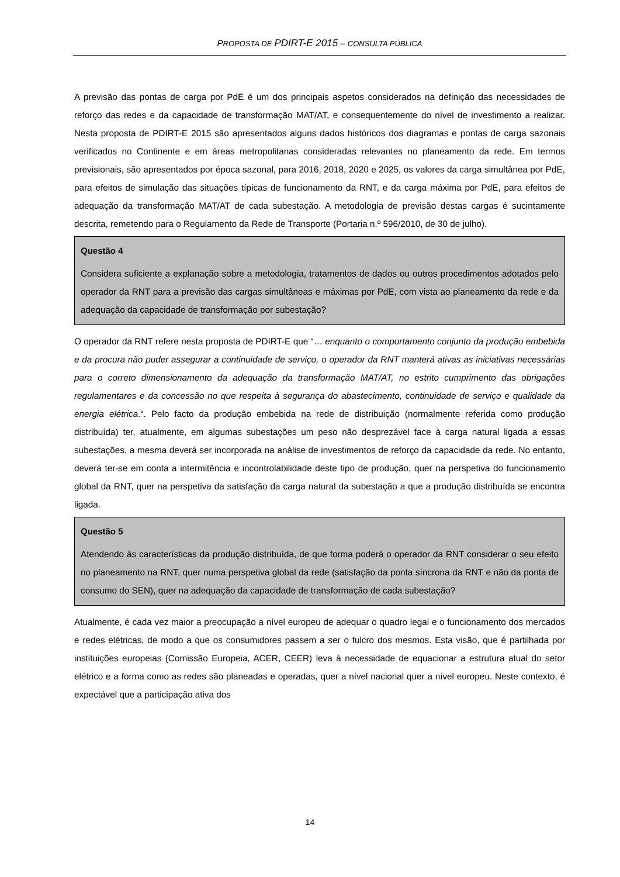PROPOSTA DE PDIRT-E 2015 – CONSULTA PÚBLICA
A previsão das pontas de carga por PdE é um dos principais aspetos considerados na definição das necessidades de reforço das redes e da capacidade de transformação MAT/AT, e consequentemente do nível de investimento a realizar. Nesta proposta de PDIRT-E 2015 são apresentados alguns dados históricos dos diagramas e pontas de carga sazonais verificados no Continente e em áreas metropolitanas consideradas relevantes no planeamento da rede. Em termos previsionais, são apresentados por época sazonal, para 2016, 2018, 2020 e 2025, os valores da carga simultânea por PdE, para efeitos de simulação das situações típicas de funcionamento da RNT, e da carga máxima por PdE, para efeitos de adequação da transformação MAT/AT de cada subestação. A metodologia de previsão destas cargas é sucintamente descrita, remetendo para o Regulamento da Rede de Transporte (Portaria n.º 596/2010, de 30 de julho).
Questão 4
Considera suficiente a explanação sobre a metodologia, tratamentos de dados ou outros procedimentos adotados pelo operador da RNT para a previsão das cargas simultâneas e máximas por PdE, com vista ao planeamento da rede e da adequação da capacidade de transformação por subestação?
O operador da RNT refere nesta proposta de PDIRT-E que “… enquanto o comportamento conjunto da produção embebida e da procura não puder assegurar a continuidade de serviço, o operador da RNT manterá ativas as iniciativas necessárias para o correto dimensionamento da adequação da transformação MAT/AT, no estrito cumprimento das obrigações regulamentares e da concessão no que respeita à segurança do abastecimento, continuidade de serviço e qualidade da energia elétrica.“. Pelo facto da produção embebida na rede de distribuição (normalmente referida como produção distribuída) ter, atualmente, em algumas subestações um peso não desprezável face à carga natural ligada a essas subestações, a mesma deverá ser incorporada na análise de investimentos de reforço da capacidade da rede. No entanto, deverá ter-se em conta a intermitência e incontrolabilidade deste tipo de produção, quer na perspetiva do funcionamento global da RNT, quer na perspetiva da satisfação da carga natural da subestação a que a produção distribuída se encontra ligada.
Questão 5
Atendendo às características da produção distribuída, de que forma poderá o operador da RNT considerar o seu efeito no planeamento na RNT, quer numa perspetiva global da rede (satisfação da ponta síncrona da RNT e não da ponta de consumo do SEN), quer na adequação da capacidade de transformação de cada subestação?
Atualmente, é cada vez maior a preocupação a nível europeu de adequar o quadro legal e o funcionamento dos mercados e redes elétricas, de modo a que os consumidores passem a ser o fulcro dos mesmos. Esta visão, que é partilhada por instituições europeias (Comissão Europeia, ACER, CEER) leva à necessidade de equacionar a estrutura atual do setor elétrico e a forma como as redes são planeadas e operadas, quer a nível nacional quer a nível europeu. Neste contexto, é expectável que a participação ativa dos
14